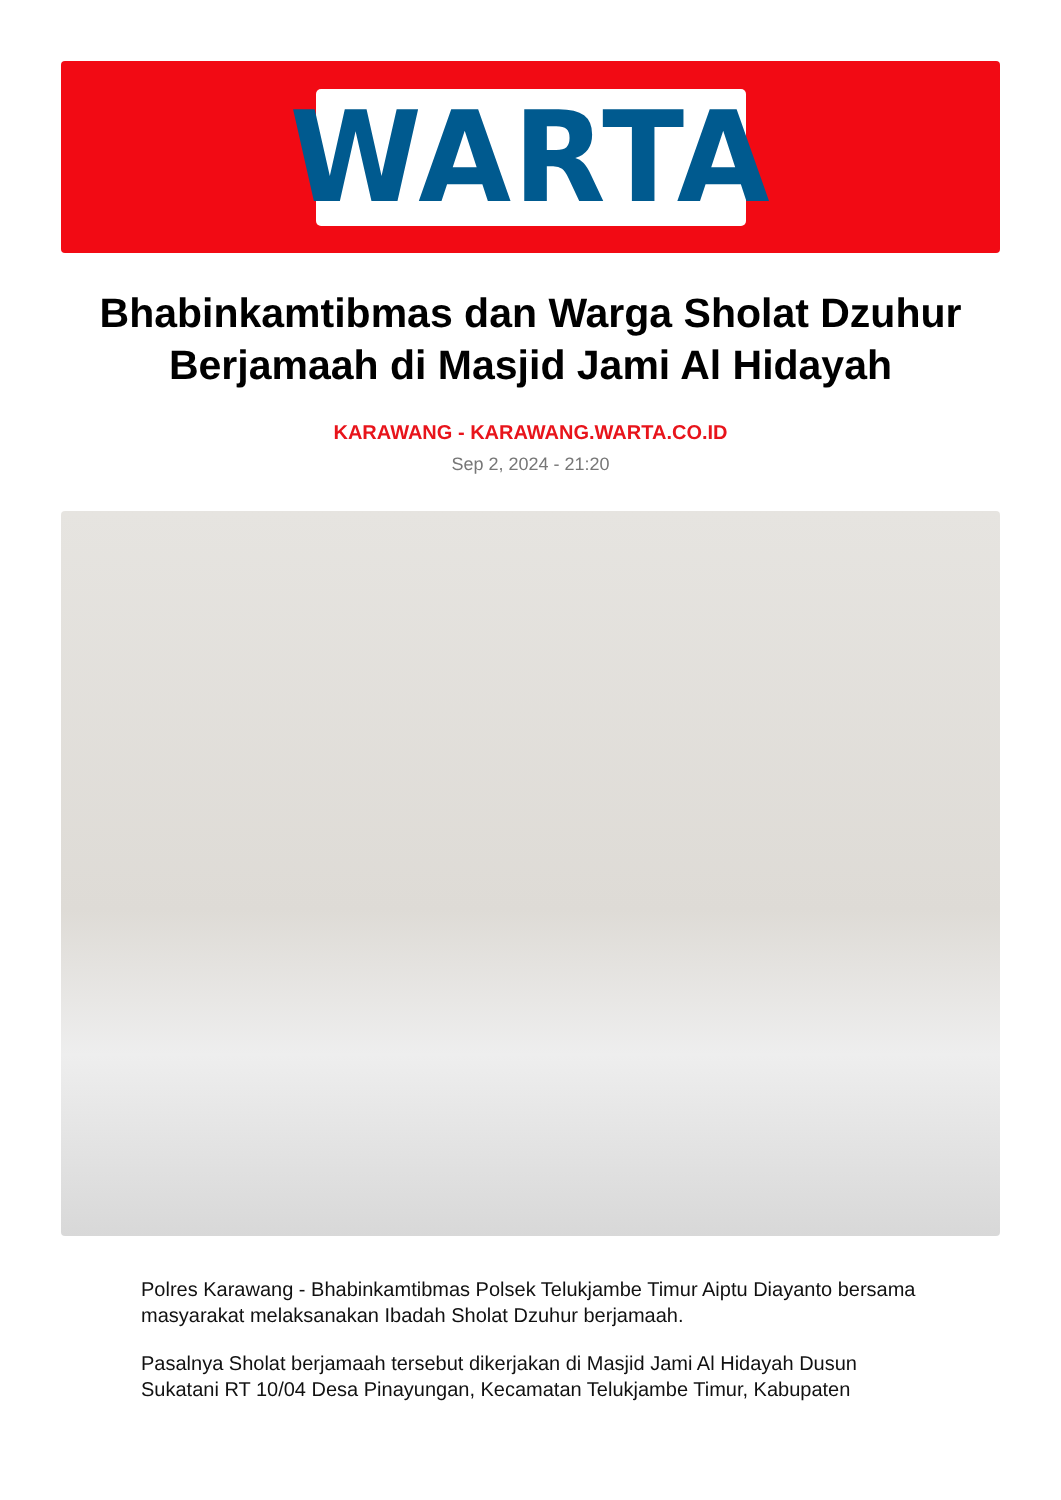WARTA
Bhabinkamtibmas dan Warga Sholat Dzuhur Berjamaah di Masjid Jami Al Hidayah
KARAWANG - KARAWANG.WARTA.CO.ID
Sep 2, 2024 - 21:20
Polres Karawang - Bhabinkamtibmas Polsek Telukjambe Timur Aiptu Diayanto bersama masyarakat melaksanakan Ibadah Sholat Dzuhur berjamaah.
Pasalnya Sholat berjamaah tersebut dikerjakan di Masjid Jami Al Hidayah Dusun Sukatani RT 10/04 Desa Pinayungan, Kecamatan Telukjambe Timur, Kabupaten